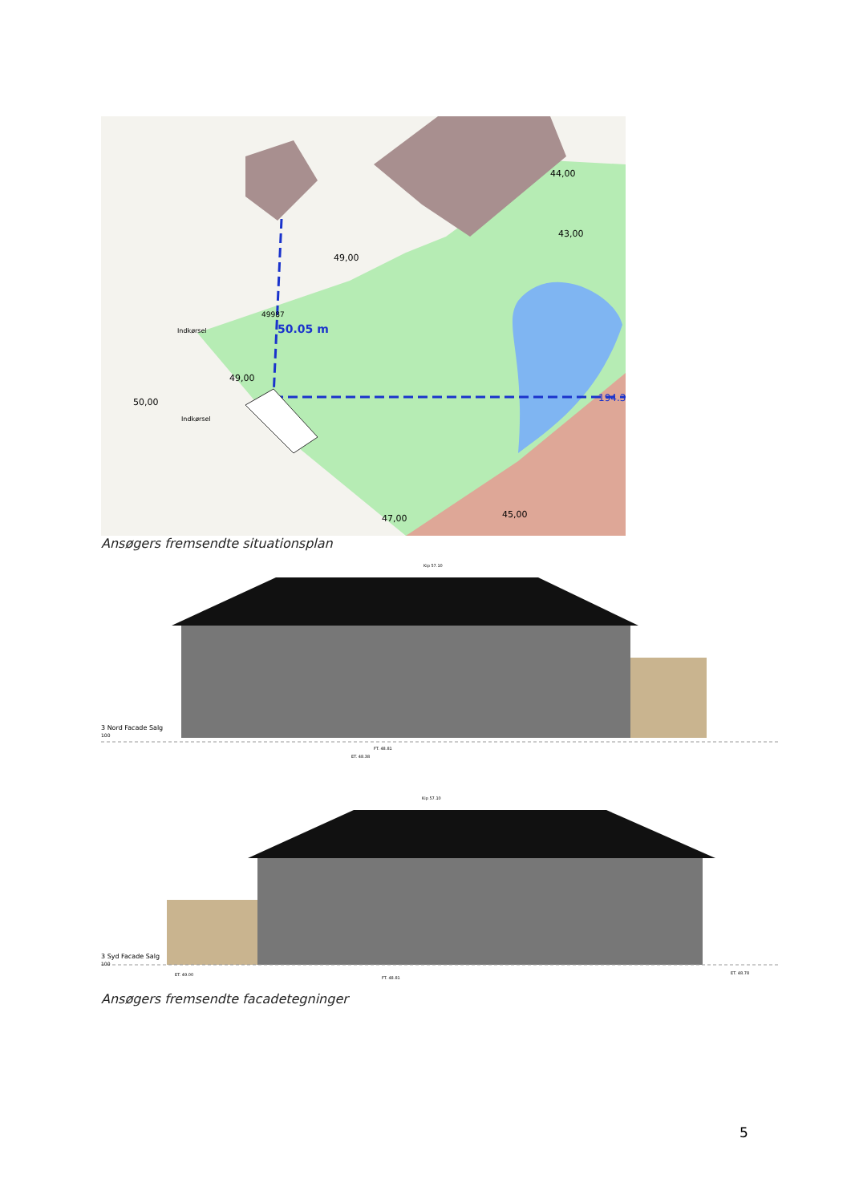50.05 m
194.3
49,00
49,00
50,00
43,00
44,00
45,00
47,00
Indkørsel
Indkørsel
49987
Ansøgers fremsendte situationsplan
3 Nord Facade Salg
100
Kip 57.10
ET. 48.38
FT. 48.81
3 Syd Facade Salg
100
Kip 57.10
ET. 49.00
FT. 48.81
ET. 48.78
Ansøgers fremsendte facadetegninger
5